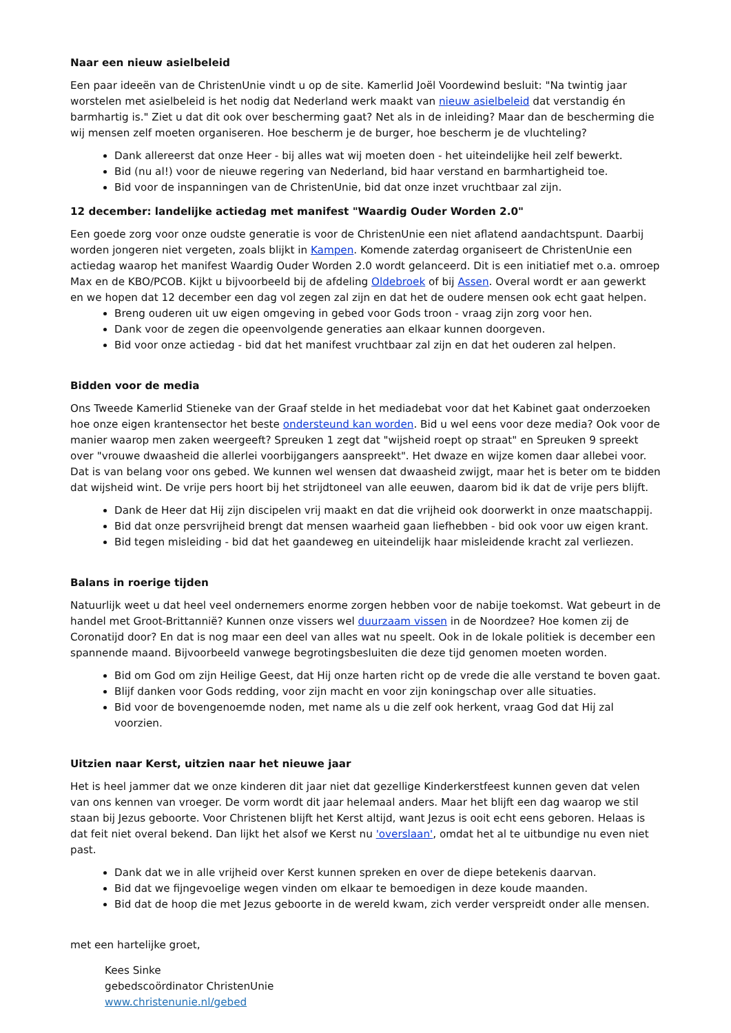Naar een nieuw asielbeleid
Een paar ideeën van de ChristenUnie vindt u op de site. Kamerlid Joël Voordewind besluit: "Na twintig jaar worstelen met asielbeleid is het nodig dat Nederland werk maakt van nieuw asielbeleid dat verstandig én barmhartig is." Ziet u dat dit ook over bescherming gaat? Net als in de inleiding? Maar dan de bescherming die wij mensen zelf moeten organiseren. Hoe bescherm je de burger, hoe bescherm je de vluchteling?
Dank allereerst dat onze Heer - bij alles wat wij moeten doen - het uiteindelijke heil zelf bewerkt.
Bid (nu al!) voor de nieuwe regering van Nederland, bid haar verstand en barmhartigheid toe.
Bid voor de inspanningen van de ChristenUnie, bid dat onze inzet vruchtbaar zal zijn.
12 december: landelijke actiedag met manifest "Waardig Ouder Worden 2.0"
Een goede zorg voor onze oudste generatie is voor de ChristenUnie een niet aflatend aandachtspunt. Daarbij worden jongeren niet vergeten, zoals blijkt in Kampen. Komende zaterdag organiseert de ChristenUnie een actiedag waarop het manifest Waardig Ouder Worden 2.0 wordt gelanceerd. Dit is een initiatief met o.a. omroep Max en de KBO/PCOB. Kijkt u bijvoorbeeld bij de afdeling Oldebroek of bij Assen. Overal wordt er aan gewerkt en we hopen dat 12 december een dag vol zegen zal zijn en dat het de oudere mensen ook echt gaat helpen.
Breng ouderen uit uw eigen omgeving in gebed voor Gods troon - vraag zijn zorg voor hen.
Dank voor de zegen die opeenvolgende generaties aan elkaar kunnen doorgeven.
Bid voor onze actiedag - bid dat het manifest vruchtbaar zal zijn en dat het ouderen zal helpen.
Bidden voor de media
Ons Tweede Kamerlid Stieneke van der Graaf stelde in het mediadebat voor dat het Kabinet gaat onderzoeken hoe onze eigen krantensector het beste ondersteund kan worden. Bid u wel eens voor deze media? Ook voor de manier waarop men zaken weergeeft? Spreuken 1 zegt dat "wijsheid roept op straat" en Spreuken 9 spreekt over "vrouwe dwaasheid die allerlei voorbijgangers aanspreekt". Het dwaze en wijze komen daar allebei voor. Dat is van belang voor ons gebed. We kunnen wel wensen dat dwaasheid zwijgt, maar het is beter om te bidden dat wijsheid wint. De vrije pers hoort bij het strijdtoneel van alle eeuwen, daarom bid ik dat de vrije pers blijft.
Dank de Heer dat Hij zijn discipelen vrij maakt en dat die vrijheid ook doorwerkt in onze maatschappij.
Bid dat onze persvrijheid brengt dat mensen waarheid gaan liefhebben - bid ook voor uw eigen krant.
Bid tegen misleiding - bid dat het gaandeweg en uiteindelijk haar misleidende kracht zal verliezen.
Balans in roerige tijden
Natuurlijk weet u dat heel veel ondernemers enorme zorgen hebben voor de nabije toekomst. Wat gebeurt in de handel met Groot-Brittannië? Kunnen onze vissers wel duurzaam vissen in de Noordzee? Hoe komen zij de Coronatijd door? En dat is nog maar een deel van alles wat nu speelt. Ook in de lokale politiek is december een spannende maand. Bijvoorbeeld vanwege begrotingsbesluiten die deze tijd genomen moeten worden.
Bid om God om zijn Heilige Geest, dat Hij onze harten richt op de vrede die alle verstand te boven gaat.
Blijf danken voor Gods redding, voor zijn macht en voor zijn koningschap over alle situaties.
Bid voor de bovengenoemde noden, met name als u die zelf ook herkent, vraag God dat Hij zal voorzien.
Uitzien naar Kerst, uitzien naar het nieuwe jaar
Het is heel jammer dat we onze kinderen dit jaar niet dat gezellige Kinderkerstfeest kunnen geven dat velen van ons kennen van vroeger. De vorm wordt dit jaar helemaal anders. Maar het blijft een dag waarop we stil staan bij Jezus geboorte. Voor Christenen blijft het Kerst altijd, want Jezus is ooit echt eens geboren. Helaas is dat feit niet overal bekend. Dan lijkt het alsof we Kerst nu 'overslaan', omdat het al te uitbundige nu even niet past.
Dank dat we in alle vrijheid over Kerst kunnen spreken en over de diepe betekenis daarvan.
Bid dat we fijngevoelige wegen vinden om elkaar te bemoedigen in deze koude maanden.
Bid dat de hoop die met Jezus geboorte in de wereld kwam, zich verder verspreidt onder alle mensen.
met een hartelijke groet,
Kees Sinke
gebedscoördinator ChristenUnie
www.christenunie.nl/gebed